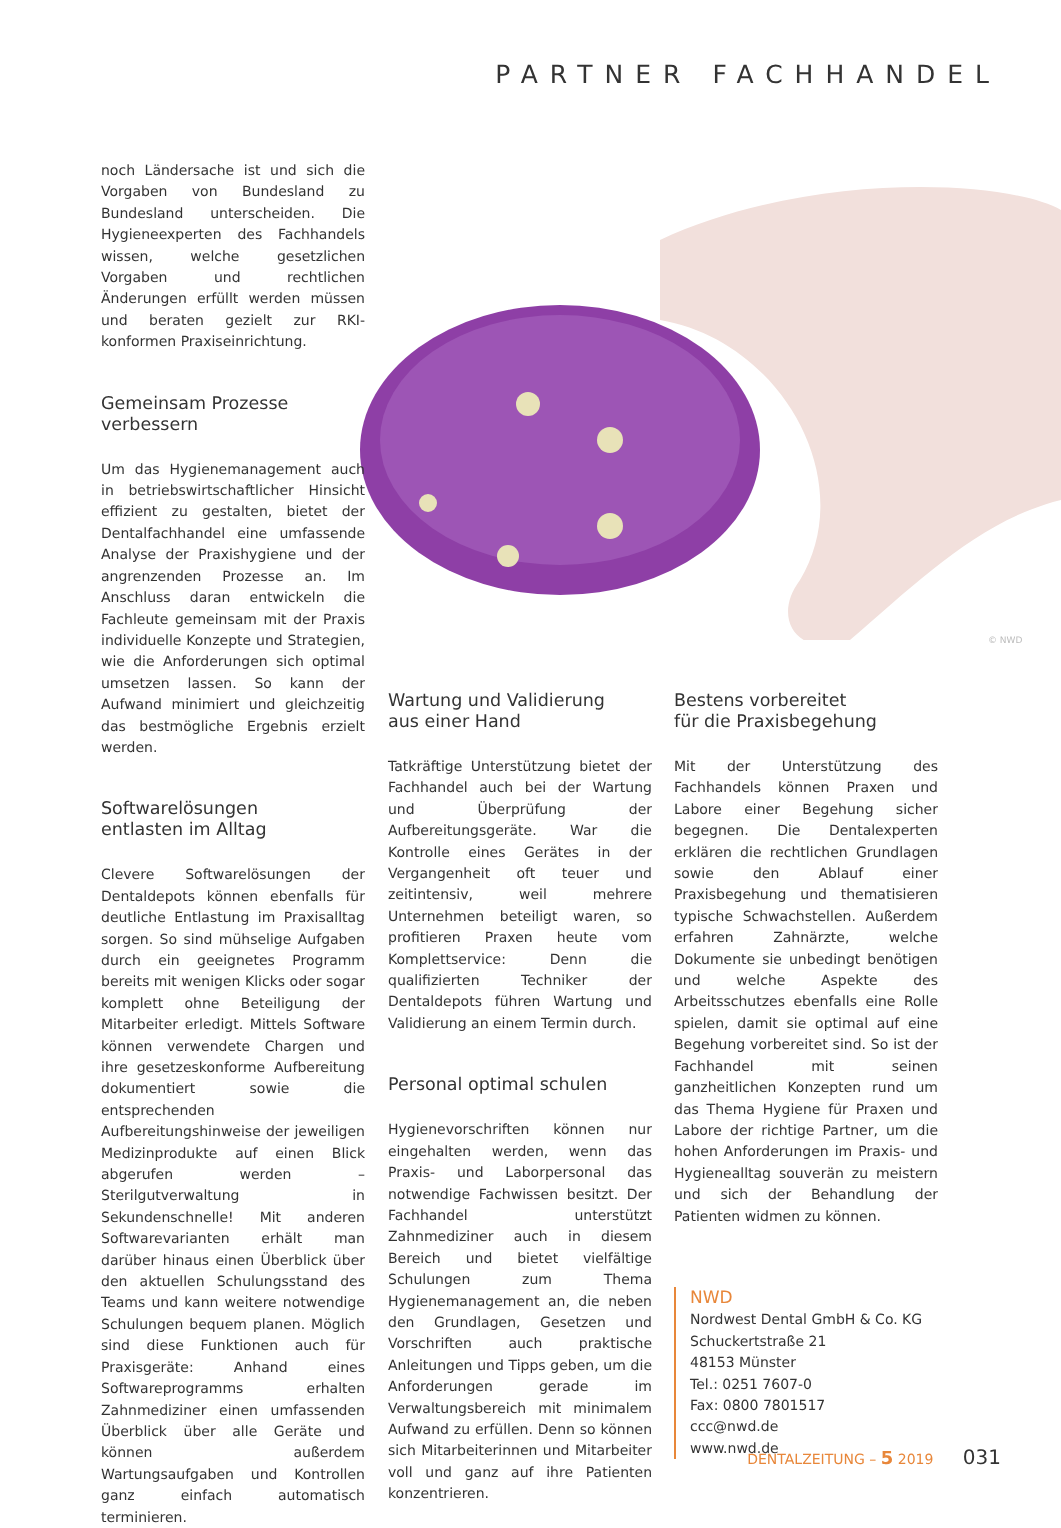PARTNER FACHHANDEL
© NWD
noch Ländersache ist und sich die Vorgaben von Bundesland zu Bundesland unterscheiden. Die Hygieneexperten des Fachhandels wissen, welche gesetzlichen Vorgaben und rechtlichen Änderungen erfüllt werden müssen und beraten gezielt zur RKI-konformen Praxiseinrichtung.
Gemeinsam Prozesse
verbessern
Um das Hygienemanagement auch in betriebswirtschaftlicher Hinsicht effizient zu gestalten, bietet der Dentalfachhandel eine umfassende Analyse der Praxishygiene und der angrenzenden Prozesse an. Im Anschluss daran entwickeln die Fachleute gemeinsam mit der Praxis individuelle Konzepte und Strategien, wie die Anforderungen sich optimal umsetzen lassen. So kann der Aufwand minimiert und gleichzeitig das bestmögliche Ergebnis erzielt werden.
Softwarelösungen
entlasten im Alltag
Clevere Softwarelösungen der Dentaldepots können ebenfalls für deutliche Entlastung im Praxisalltag sorgen. So sind mühselige Aufgaben durch ein geeignetes Programm bereits mit wenigen Klicks oder sogar komplett ohne Beteiligung der Mitarbeiter erledigt. Mittels Software können verwendete Chargen und ihre gesetzeskonforme Aufbereitung dokumentiert sowie die entsprechenden Aufbereitungshinweise der jeweiligen Medizinprodukte auf einen Blick abgerufen werden – Sterilgutverwaltung in Sekundenschnelle! Mit anderen Softwarevarianten erhält man darüber hinaus einen Überblick über den aktuellen Schulungsstand des Teams und kann weitere notwendige Schulungen bequem planen. Möglich sind diese Funktionen auch für Praxisgeräte: Anhand eines Softwareprogramms erhalten Zahnmediziner einen umfassenden Überblick über alle Geräte und können außerdem Wartungsaufgaben und Kontrollen ganz einfach automatisch terminieren.
Wartung und Validierung
aus einer Hand
Tatkräftige Unterstützung bietet der Fachhandel auch bei der Wartung und Überprüfung der Aufbereitungsgeräte. War die Kontrolle eines Gerätes in der Vergangenheit oft teuer und zeitintensiv, weil mehrere Unternehmen beteiligt waren, so profitieren Praxen heute vom Komplettservice: Denn die qualifizierten Techniker der Dentaldepots führen Wartung und Validierung an einem Termin durch.
Personal optimal schulen
Hygienevorschriften können nur eingehalten werden, wenn das Praxis- und Laborpersonal das notwendige Fachwissen besitzt. Der Fachhandel unterstützt Zahnmediziner auch in diesem Bereich und bietet vielfältige Schulungen zum Thema Hygienemanagement an, die neben den Grundlagen, Gesetzen und Vorschriften auch praktische Anleitungen und Tipps geben, um die Anforderungen gerade im Verwaltungsbereich mit minimalem Aufwand zu erfüllen. Denn so können sich Mitarbeiterinnen und Mitarbeiter voll und ganz auf ihre Patienten konzentrieren.
Bestens vorbereitet
für die Praxisbegehung
Mit der Unterstützung des Fachhandels können Praxen und Labore einer Begehung sicher begegnen. Die Dentalexperten erklären die rechtlichen Grundlagen sowie den Ablauf einer Praxisbegehung und thematisieren typische Schwachstellen. Außerdem erfahren Zahnärzte, welche Dokumente sie unbedingt benötigen und welche Aspekte des Arbeitsschutzes ebenfalls eine Rolle spielen, damit sie optimal auf eine Begehung vorbereitet sind. So ist der Fachhandel mit seinen ganzheitlichen Konzepten rund um das Thema Hygiene für Praxen und Labore der richtige Partner, um die hohen Anforderungen im Praxis- und Hygienealltag souverän zu meistern und sich der Behandlung der Patienten widmen zu können.
NWD
Nordwest Dental GmbH & Co. KG
Schuckertstraße 21
48153 Münster
Tel.: 0251 7607-0
Fax: 0800 7801517
ccc@nwd.de
www.nwd.de
DENTALZEITUNG – 5 2019 031